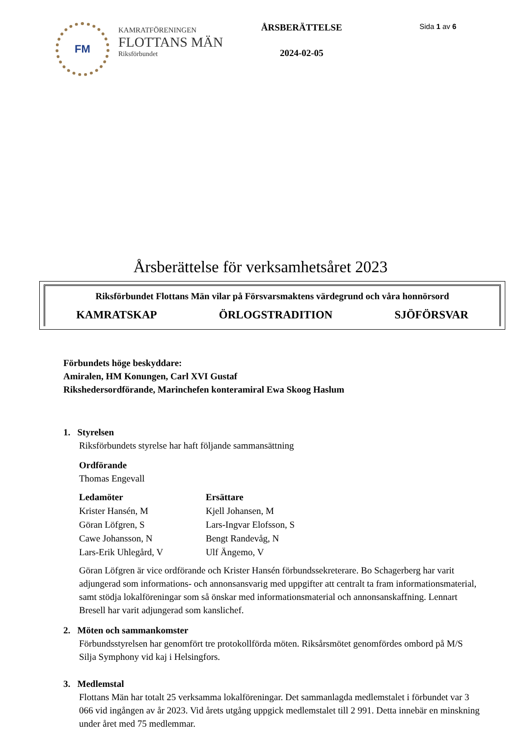FM
KAMRATFÖRENINGEN
FLOTTANS MÄN
Riksförbundet
ÅRSBERÄTTELSE
2024-02-05
Sida 1 av 6
Årsberättelse för verksamhetsåret 2023
Riksförbundet Flottans Män vilar på Försvarsmaktens värdegrund och våra honnörsord
KAMRATSKAP ÖRLOGSTRADITION SJÖFÖRSVAR
Förbundets höge beskyddare:
Amiralen, HM Konungen, Carl XVI Gustaf
Rikshedersordförande, Marinchefen konteramiral Ewa Skoog Haslum
1. Styrelsen
Riksförbundets styrelse har haft följande sammansättning
Ordförande
Thomas Engevall
| Ledamöter | Ersättare |
| --- | --- |
| Krister Hansén, M | Kjell Johansen, M |
| Göran Löfgren, S | Lars-Ingvar Elofsson, S |
| Cawe Johansson, N | Bengt Randevåg, N |
| Lars-Erik Uhlegård, V | Ulf Ängemo, V |
Göran Löfgren är vice ordförande och Krister Hansén förbundssekreterare. Bo Schagerberg har varit adjungerad som informations- och annonsansvarig med uppgifter att centralt ta fram informationsmaterial, samt stödja lokalföreningar som så önskar med informationsmaterial och annonsanskaffning. Lennart Bresell har varit adjungerad som kanslichef.
2. Möten och sammankomster
Förbundsstyrelsen har genomfört tre protokollförda möten. Riksårsmötet genomfördes ombord på M/S Silja Symphony vid kaj i Helsingfors.
3. Medlemstal
Flottans Män har totalt 25 verksamma lokalföreningar. Det sammanlagda medlemstalet i förbundet var 3 066 vid ingången av år 2023. Vid årets utgång uppgick medlemstalet till 2 991. Detta innebär en minskning under året med 75 medlemmar.